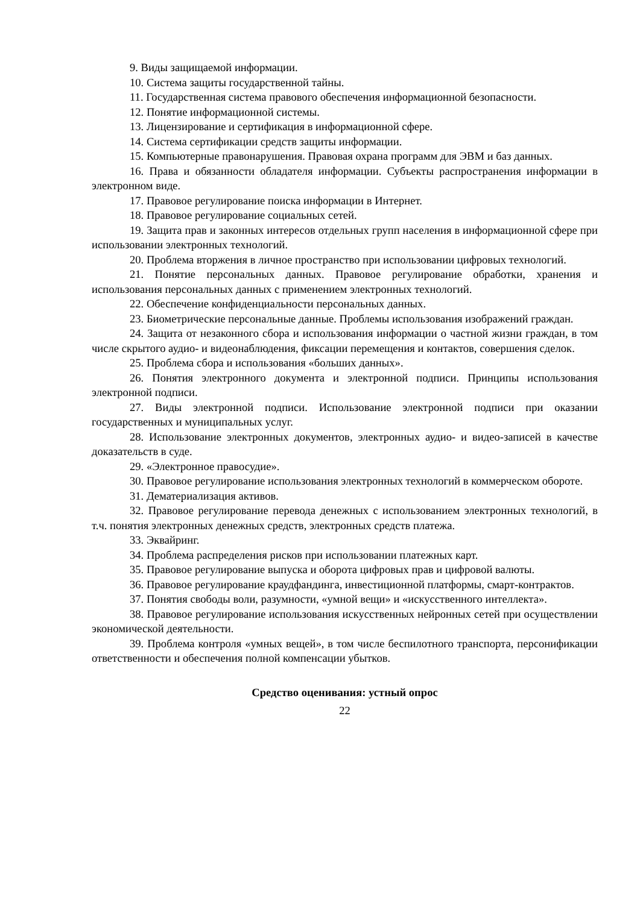9. Виды защищаемой информации.
10. Система защиты государственной тайны.
11. Государственная система правового обеспечения информационной безопасности.
12. Понятие информационной системы.
13. Лицензирование и сертификация в информационной сфере.
14. Система сертификации средств защиты информации.
15. Компьютерные правонарушения. Правовая охрана программ для ЭВМ и баз данных.
16. Права и обязанности обладателя информации. Субъекты распространения информации в электронном виде.
17. Правовое регулирование поиска информации в Интернет.
18. Правовое регулирование социальных сетей.
19. Защита прав и законных интересов отдельных групп населения в информационной сфере при использовании электронных технологий.
20. Проблема вторжения в личное пространство при использовании цифровых технологий.
21. Понятие персональных данных. Правовое регулирование обработки, хранения и использования персональных данных с применением электронных технологий.
22. Обеспечение конфиденциальности персональных данных.
23. Биометрические персональные данные. Проблемы использования изображений граждан.
24. Защита от незаконного сбора и использования информации о частной жизни граждан, в том числе скрытого аудио- и видеонаблюдения, фиксации перемещения и контактов, совершения сделок.
25. Проблема сбора и использования «больших данных».
26. Понятия электронного документа и электронной подписи. Принципы использования электронной подписи.
27. Виды электронной подписи. Использование электронной подписи при оказании государственных и муниципальных услуг.
28. Использование электронных документов, электронных аудио- и видео-записей в качестве доказательств в суде.
29. «Электронное правосудие».
30. Правовое регулирование использования электронных технологий в коммерческом обороте.
31. Дематериализация активов.
32. Правовое регулирование перевода денежных с использованием электронных технологий, в т.ч. понятия электронных денежных средств, электронных средств платежа.
33. Эквайринг.
34. Проблема распределения рисков при использовании платежных карт.
35. Правовое регулирование выпуска и оборота цифровых прав и цифровой валюты.
36. Правовое регулирование краудфандинга, инвестиционной платформы, смарт-контрактов.
37. Понятия свободы воли, разумности, «умной вещи» и «искусственного интеллекта».
38. Правовое регулирование использования искусственных нейронных сетей при осуществлении экономической деятельности.
39. Проблема контроля «умных вещей», в том числе беспилотного транспорта, персонификации ответственности и обеспечения полной компенсации убытков.
Средство оценивания: устный опрос
22